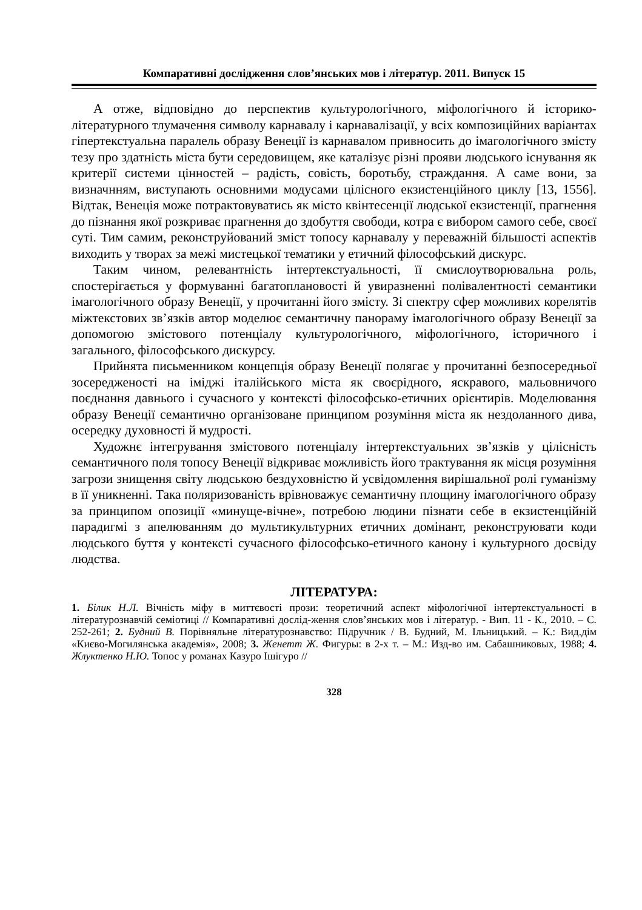Компаративні дослідження слов’янських мов і літератур. 2011. Випуск 15
А отже, відповідно до перспектив культурологічного, міфологічного й історико-літературного тлумачення символу карнавалу і карнавалізації, у всіх композиційних варіантах гіпертекстуальна паралель образу Венеції із карнавалом привносить до імагологічного змісту тезу про здатність міста бути середовищем, яке каталізує різні прояви людського існування як критерії системи цінностей – радість, совість, боротьбу, страждання. А саме вони, за визначнням, виступають основними модусами цілісного екзистенційного циклу [13, 1556]. Відтак, Венеція може потрактовуватись як місто квінтесенції людської екзистенції, прагнення до пізнання якої розкриває прагнення до здобуття свободи, котра є вибором самого себе, своєї суті. Тим самим, реконструйований зміст топосу карнавалу у переважній більшості аспектів виходить у творах за межі мистецької тематики у етичний філософський дискурс.
Таким чином, релевантність інтертекстуальності, її смислоутворювальна роль, спостерігається у формуванні багатоплановості й увиразненні полівалентності семантики імагологічного образу Венеції, у прочитанні його змісту. Зі спектру сфер можливих корелятів міжтекстових зв’язків автор моделює семантичну панораму імагологічного образу Венеції за допомогою змістового потенціалу культурологічного, міфологічного, історичного і загального, філософського дискурсу.
Прийнята письменником концепція образу Венеції полягає у прочитанні безпосередньої зосередженості на іміджі італійського міста як своєрідного, яскравого, мальовничого поєднання давнього і сучасного у контексті філософсько-етичних орієнтирів. Моделювання образу Венеції семантично організоване принципом розуміння міста як нездоланного дива, осередку духовності й мудрості.
Художнє інтегрування змістового потенціалу інтертекстуальних зв’язків у цілісність семантичного поля топосу Венеції відкриває можливість його трактування як місця розуміння загрози знищення світу людською бездуховністю й усвідомлення вирішальної ролі гуманізму в її уникненні. Така поляризованість врівноважує семантичну площину імагологічного образу за принципом опозиції «минуще-вічне», потребою людини пізнати себе в екзистенційній парадигмі з апелюванням до мультикультурних етичних домінант, реконструювати коди людського буття у контексті сучасного філософсько-етичного канону і культурного досвіду людства.
ЛІТЕРАТУРА:
1. Білик Н.Л. Вічність міфу в миттєвості прози: теоретичний аспект міфологічної інтертекстуальності в літературознавчій семіотиці // Компаративні дослід-ження слов’янських мов і літератур. - Вип. 11 - К., 2010. – С. 252-261; 2. Будний В. Порівняльне літературознавство: Підручник / В. Будний, М. Ільницький. – К.: Вид.дім «Києво-Могилянська академія», 2008; 3. Женетт Ж. Фигуры: в 2-х т. – М.: Изд-во им. Сабашниковых, 1988; 4. Жлуктенко Н.Ю. Топос у романах Казуро Ішігуро //
328